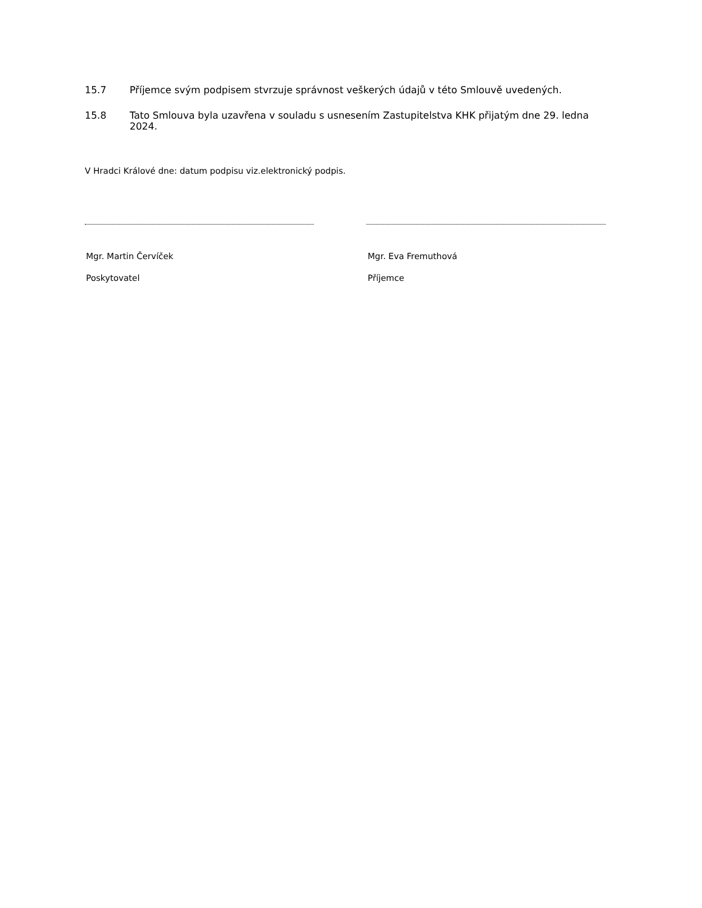15.7 Příjemce svým podpisem stvrzuje správnost veškerých údajů v této Smlouvě uvedených.
15.8 Tato Smlouva byla uzavřena v souladu s usnesením Zastupitelstva KHK přijatým dne 29. ledna 2024.
V Hradci Králové dne: datum podpisu viz.elektronický podpis.
Mgr. Martin Červíček
Poskytovatel
Mgr. Eva Fremuthová
Příjemce